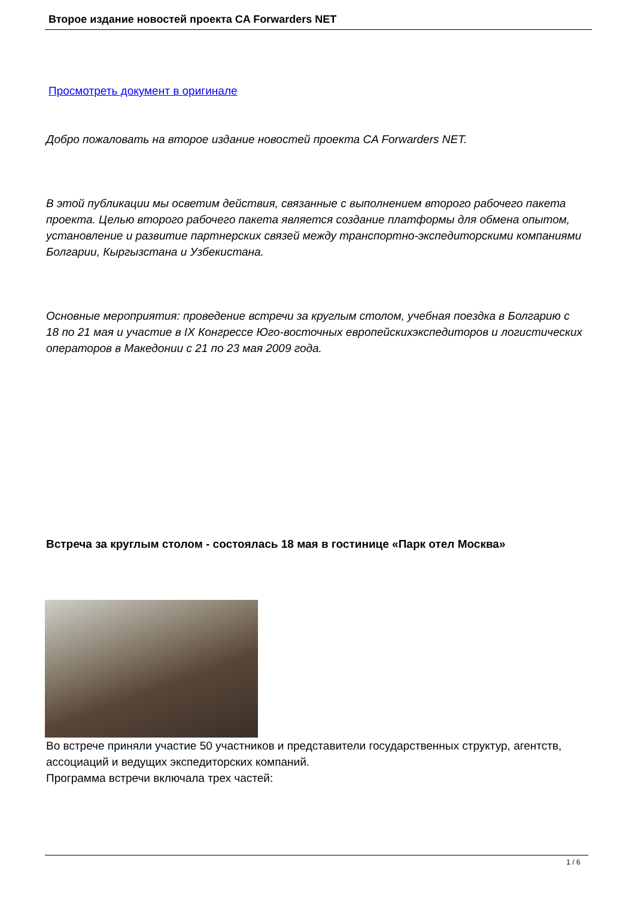Второе издание новостей проекта CA Forwarders NET
Просмотреть документ в оригинале
Добро пожаловать на второе издание новостей проекта CA Forwarders NET.
В этой публикации мы осветим действия, связанные с выполнением второго рабочего пакета проекта. Целью второго рабочего пакета является создание платформы для обмена опытом, установление и развитие партнерских связей между транспортно-экспедиторскими компаниями Болгарии, Кыргызстана и Узбекистана.
Основные мероприятия: проведение встречи за круглым столом, учебная поездка в Болгарию с 18 по 21 мая и участие в IX Конгрессе Юго-восточных европейскихэкспедиторов и логистических операторов в Македонии с 21 по 23 мая 2009 года.
Встреча за круглым столом - состоялась 18 мая в гостинице «Парк отел Москва»
Во встрече приняли участие 50 участников и представители государственных структур, агентств, ассоциаций и ведущих экспедиторских компаний.
Программа встречи включала трех частей:
1 / 6